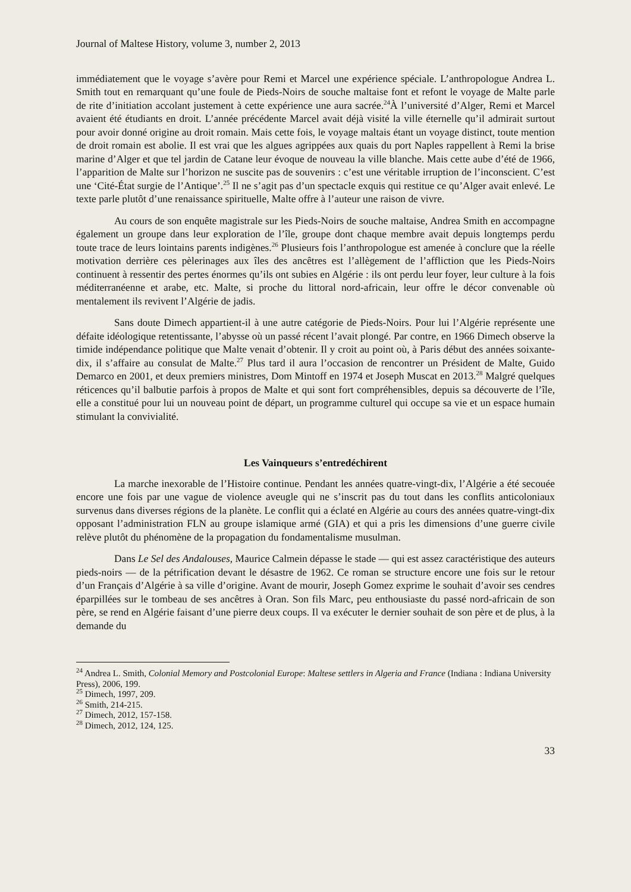Journal of Maltese History, volume 3, number 2, 2013
immédiatement que le voyage s’avère pour Remi et Marcel une expérience spéciale. L’anthropologue Andrea L. Smith tout en remarquant qu’une foule de Pieds-Noirs de souche maltaise font et refont le voyage de Malte parle de rite d’initiation accolant justement à cette expérience une aura sacrée.<sup>24</sup>À l’université d’Alger, Remi et Marcel avaient été étudiants en droit. L’année précédente Marcel avait déjà visité la ville éternelle qu’il admirait surtout pour avoir donné origine au droit romain. Mais cette fois, le voyage maltais étant un voyage distinct, toute mention de droit romain est abolie. Il est vrai que les algues agrippées aux quais du port Naples rappellent à Remi la brise marine d’Alger et que tel jardin de Catane leur évoque de nouveau la ville blanche. Mais cette aube d’été de 1966, l’apparition de Malte sur l’horizon ne suscite pas de souvenirs : c’est une véritable irruption de l’inconscient. C’est une ‘Cité-État surgie de l’Antique’.<sup>25</sup> Il ne s’agit pas d’un spectacle exquis qui restitue ce qu’Alger avait enlevé. Le texte parle plutôt d’une renaissance spirituelle, Malte offre à l’auteur une raison de vivre.
Au cours de son enquête magistrale sur les Pieds-Noirs de souche maltaise, Andrea Smith en accompagne également un groupe dans leur exploration de l’île, groupe dont chaque membre avait depuis longtemps perdu toute trace de leurs lointains parents indigènes.<sup>26</sup> Plusieurs fois l’anthropologue est amenée à conclure que la réelle motivation derrière ces pèlerinages aux îles des ancêtres est l’allègement de l’affliction que les Pieds-Noirs continuent à ressentir des pertes énormes qu’ils ont subies en Algérie : ils ont perdu leur foyer, leur culture à la fois méditerranéenne et arabe, etc. Malte, si proche du littoral nord-africain, leur offre le décor convenable où mentalement ils revivent l’Algérie de jadis.
Sans doute Dimech appartient-il à une autre catégorie de Pieds-Noirs. Pour lui l’Algérie représente une défaite idéologique retentissante, l’abysse où un passé récent l’avait plongé. Par contre, en 1966 Dimech observe la timide indépendance politique que Malte venait d’obtenir. Il y croit au point où, à Paris début des années soixante-dix, il s’affaire au consulat de Malte.<sup>27</sup> Plus tard il aura l’occasion de rencontrer un Président de Malte, Guido Demarco en 2001, et deux premiers ministres, Dom Mintoff en 1974 et Joseph Muscat en 2013.<sup>28</sup> Malgré quelques réticences qu’il balbutie parfois à propos de Malte et qui sont fort compréhensibles, depuis sa découverte de l’île, elle a constitué pour lui un nouveau point de départ, un programme culturel qui occupe sa vie et un espace humain stimulant la convivialité.
Les Vainqueurs s’entredéchirent
La marche inexorable de l’Histoire continue. Pendant les années quatre-vingt-dix, l’Algérie a été secouée encore une fois par une vague de violence aveugle qui ne s’inscrit pas du tout dans les conflits anticoloniaux survenus dans diverses régions de la planète. Le conflit qui a éclaté en Algérie au cours des années quatre-vingt-dix opposant l’administration FLN au groupe islamique armé (GIA) et qui a pris les dimensions d’une guerre civile relève plutôt du phénomène de la propagation du fondamentalisme musulman.
Dans Le Sel des Andalouses, Maurice Calmein dépasse le stade — qui est assez caractéristique des auteurs pieds-noirs — de la pétrification devant le désastre de 1962. Ce roman se structure encore une fois sur le retour d’un Français d’Algérie à sa ville d’origine. Avant de mourir, Joseph Gomez exprime le souhait d’avoir ses cendres éparpillées sur le tombeau de ses ancêtres à Oran. Son fils Marc, peu enthousiaste du passé nord-africain de son père, se rend en Algérie faisant d’une pierre deux coups. Il va exécuter le dernier souhait de son père et de plus, à la demande du
<sup>24</sup> Andrea L. Smith, Colonial Memory and Postcolonial Europe: Maltese settlers in Algeria and France (Indiana : Indiana University Press), 2006, 199.
<sup>25</sup> Dimech, 1997, 209.
<sup>26</sup> Smith, 214-215.
<sup>27</sup> Dimech, 2012, 157-158.
<sup>28</sup> Dimech, 2012, 124, 125.
33